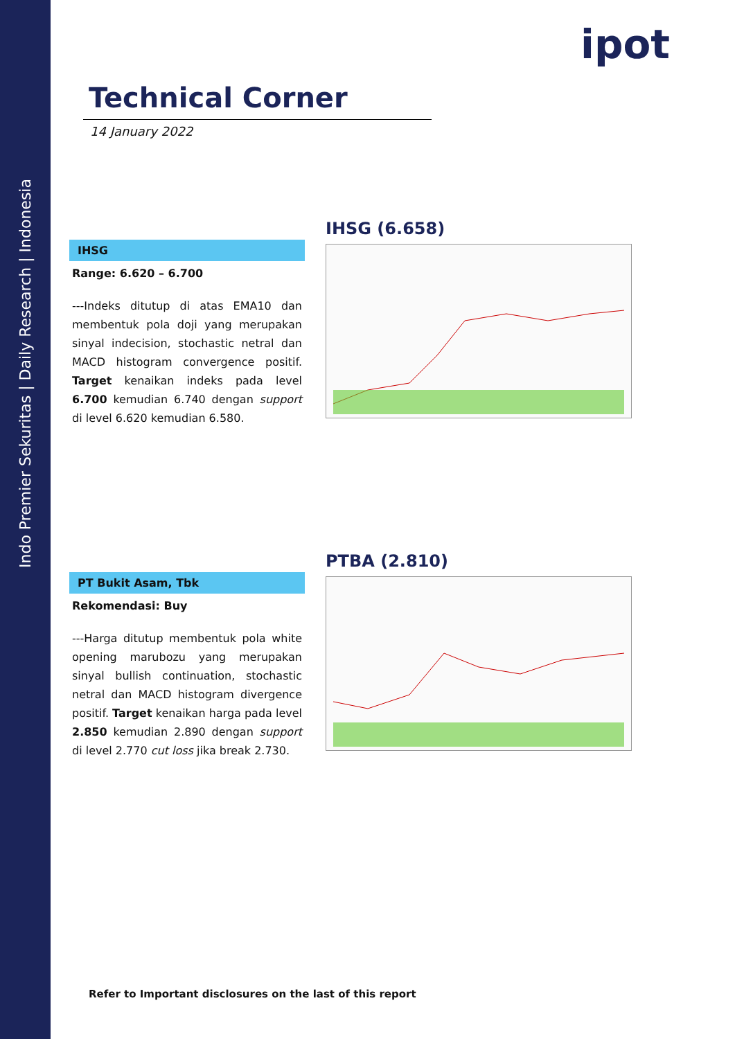Indo Premier Sekuritas | Daily Research | Indonesia
ipot
Technical Corner
14 January 2022
IHSG
Range: 6.620 – 6.700
---Indeks ditutup di atas EMA10 dan membentuk pola doji yang merupakan sinyal indecision, stochastic netral dan MACD histogram convergence positif. Target kenaikan indeks pada level 6.700 kemudian 6.740 dengan support di level 6.620 kemudian 6.580.
IHSG (6.658)
PT Bukit Asam, Tbk
Rekomendasi: Buy
---Harga ditutup membentuk pola white opening marubozu yang merupakan sinyal bullish continuation, stochastic netral dan MACD histogram divergence positif. Target kenaikan harga pada level 2.850 kemudian 2.890 dengan support di level 2.770 cut loss jika break 2.730.
PTBA (2.810)
Refer to Important disclosures on the last of this report